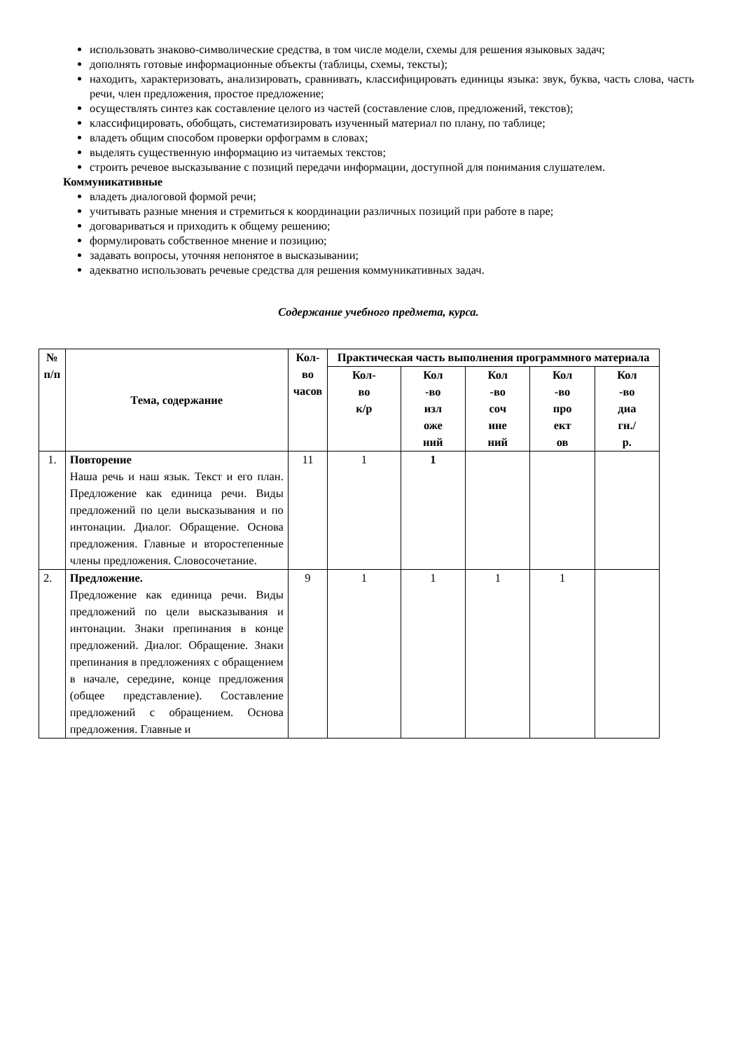использовать знаково-символические средства, в том числе модели, схемы для решения языковых задач;
дополнять готовые информационные объекты (таблицы, схемы, тексты);
находить, характеризовать, анализировать, сравнивать, классифицировать единицы языка: звук, буква, часть слова, часть речи, член предложения, простое предложение;
осуществлять синтез как составление целого из частей (составление слов, предложений, текстов);
классифицировать, обобщать, систематизировать изученный материал по плану, по таблице;
владеть общим способом проверки орфограмм в словах;
выделять существенную информацию из читаемых текстов;
строить речевое высказывание с позиций передачи информации, доступной для понимания слушателем.
Коммуникативные
владеть диалоговой формой речи;
учитывать разные мнения и стремиться к координации различных позиций при работе в паре;
договариваться и приходить к общему решению;
формулировать собственное мнение и позицию;
задавать вопросы, уточняя непонятое в высказывании;
адекватно использовать речевые средства для решения коммуникативных задач.
Содержание учебного предмета, курса.
| № п/п | Тема, содержание | Кол- во часов | Практическая часть выполнения программного материала | | | | |
| --- | --- | --- | --- | --- | --- | --- | --- |
| | | | Кол- во к/р | Кол -во изл оже ний | Кол -во соч ине ний | Кол -во про ект ов | Кол -во диа гн./ р. |
| 1. | Повторение Наша речь и наш язык. Текст и его план. Предложение как единица речи. Виды предложений по цели высказывания и по интонации. Диалог. Обращение. Основа предложения. Главные и второстепенные члены предложения. Словосочетание. | 11 | 1 | 1 | | | |
| 2. | Предложение. Предложение как единица речи. Виды предложений по цели высказывания и интонации. Знаки препинания в конце предложений. Диалог. Обращение. Знаки препинания в предложениях с обращением в начале, середине, конце предложения (общее представление). Составление предложений с обращением. Основа предложения. Главные и | 9 | 1 | 1 | 1 | 1 | |